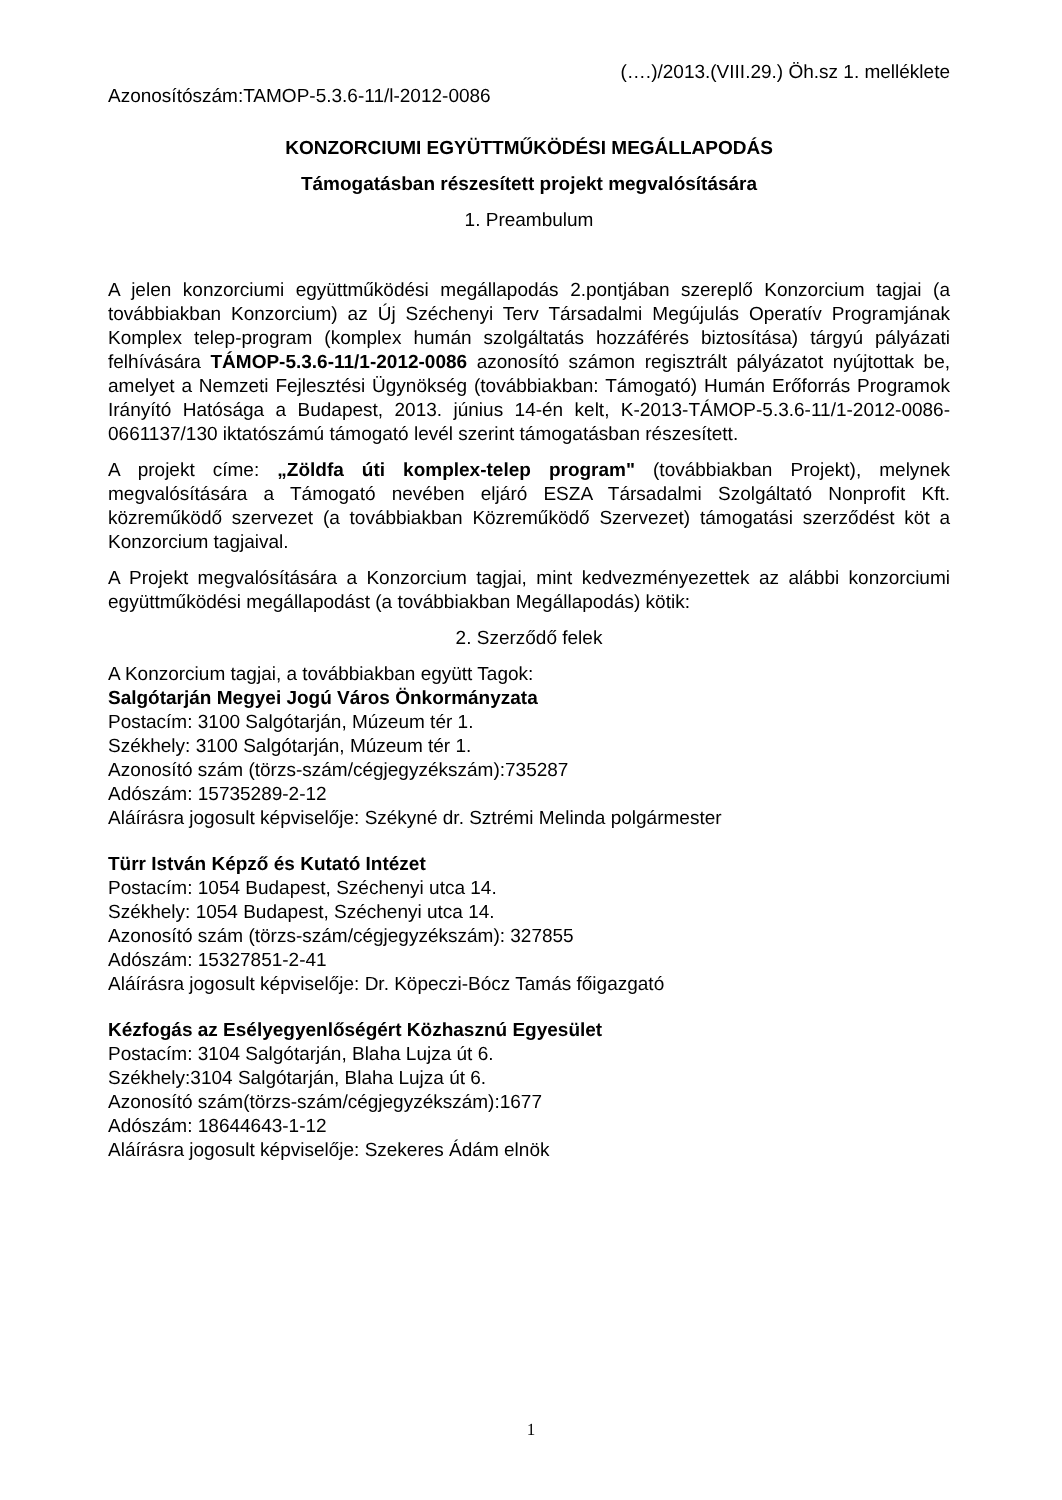(….)/2013.(VIII.29.) Öh.sz 1. melléklete
Azonosítószám:TAMOP-5.3.6-11/l-2012-0086
KONZORCIUMI EGYÜTTMŰKÖDÉSI MEGÁLLAPODÁS
Támogatásban részesített projekt megvalósítására
1. Preambulum
A jelen konzorciumi együttműködési megállapodás 2.pontjában szereplő Konzorcium tagjai (a továbbiakban Konzorcium) az Új Széchenyi Terv Társadalmi Megújulás Operatív Programjának Komplex telep-program (komplex humán szolgáltatás hozzáférés biztosítása) tárgyú pályázati felhívására TÁMOP-5.3.6-11/1-2012-0086 azonosító számon regisztrált pályázatot nyújtottak be, amelyet a Nemzeti Fejlesztési Ügynökség (továbbiakban: Támogató) Humán Erőforrás Programok Irányító Hatósága a Budapest, 2013. június 14-én kelt, K-2013-TÁMOP-5.3.6-11/1-2012-0086-0661137/130 iktatószámú támogató levél szerint támogatásban részesített.
A projekt címe: „Zöldfa úti komplex-telep program" (továbbiakban Projekt), melynek megvalósítására a Támogató nevében eljáró ESZA Társadalmi Szolgáltató Nonprofit Kft. közreműködő szervezet (a továbbiakban Közreműködő Szervezet) támogatási szerződést köt a Konzorcium tagjaival.
A Projekt megvalósítására a Konzorcium tagjai, mint kedvezményezettek az alábbi konzorciumi együttműködési megállapodást (a továbbiakban Megállapodás) kötik:
2. Szerződő felek
A Konzorcium tagjai, a továbbiakban együtt Tagok:
Salgótarján Megyei Jogú Város Önkormányzata
Postacím: 3100 Salgótarján, Múzeum tér 1.
Székhely: 3100 Salgótarján, Múzeum tér 1.
Azonosító szám (törzs-szám/cégjegyzékszám):735287
Adószám: 15735289-2-12
Aláírásra jogosult képviselője: Székyné dr. Sztrémi Melinda polgármester
Türr István Képző és Kutató Intézet
Postacím: 1054 Budapest, Széchenyi utca 14.
Székhely: 1054 Budapest, Széchenyi utca 14.
Azonosító szám (törzs-szám/cégjegyzékszám): 327855
Adószám: 15327851-2-41
Aláírásra jogosult képviselője: Dr. Köpeczi-Bócz Tamás főigazgató
Kézfogás az Esélyegyenlőségért Közhasznú Egyesület
Postacím: 3104 Salgótarján, Blaha Lujza út 6.
Székhely:3104 Salgótarján, Blaha Lujza út 6.
Azonosító szám(törzs-szám/cégjegyzékszám):1677
Adószám: 18644643-1-12
Aláírásra jogosult képviselője: Szekeres Ádám elnök
1